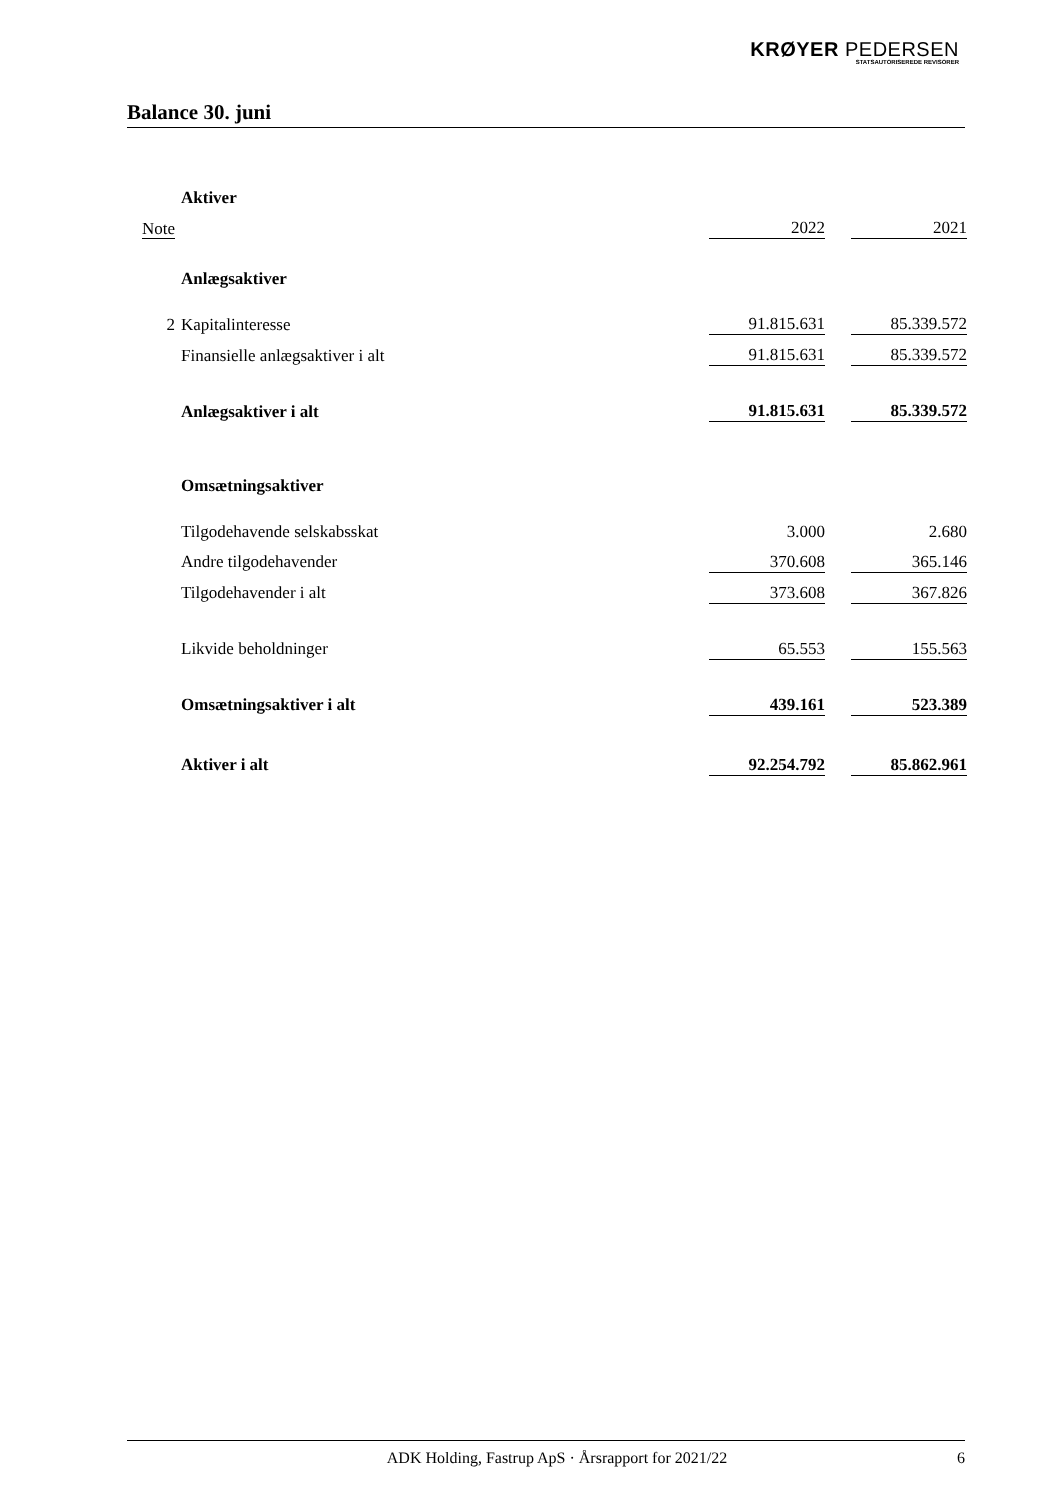KRØYER PEDERSEN
STATSAUTORISEREDE REVISORER
Balance 30. juni
| | Aktiver | | | |
| Note | | 2022 | | 2021 |
| | Anlægsaktiver | | | |
| 2 | Kapitalinteresse | 91.815.631 | | 85.339.572 |
| | Finansielle anlægsaktiver i alt | 91.815.631 | | 85.339.572 |
| | Anlægsaktiver i alt | 91.815.631 | | 85.339.572 |
| | Omsætningsaktiver | | | |
| | Tilgodehavende selskabsskat | 3.000 | | 2.680 |
| | Andre tilgodehavender | 370.608 | | 365.146 |
| | Tilgodehavender i alt | 373.608 | | 367.826 |
| | Likvide beholdninger | 65.553 | | 155.563 |
| | Omsætningsaktiver i alt | 439.161 | | 523.389 |
| | Aktiver i alt | 92.254.792 | | 85.862.961 |
ADK Holding, Fastrup ApS · Årsrapport for 2021/22 6